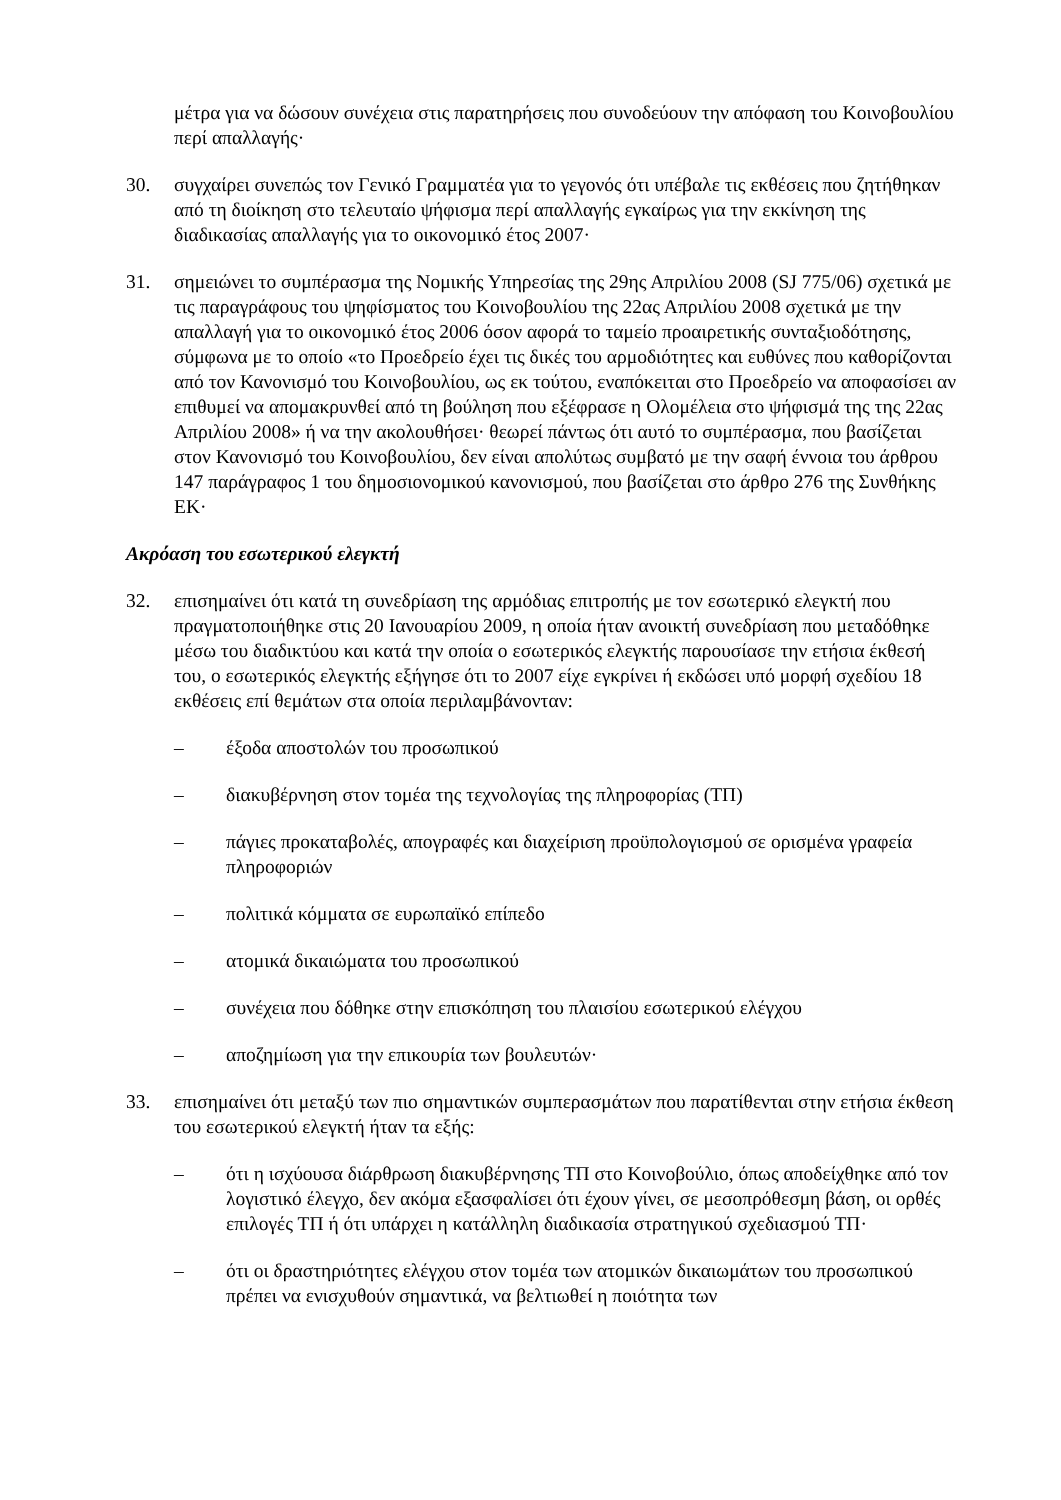μέτρα για να δώσουν συνέχεια στις παρατηρήσεις που συνοδεύουν την απόφαση του Κοινοβουλίου περί απαλλαγής·
30. συγχαίρει συνεπώς τον Γενικό Γραμματέα για το γεγονός ότι υπέβαλε τις εκθέσεις που ζητήθηκαν από τη διοίκηση στο τελευταίο ψήφισμα περί απαλλαγής εγκαίρως για την εκκίνηση της διαδικασίας απαλλαγής για το οικονομικό έτος 2007·
31. σημειώνει το συμπέρασμα της Νομικής Υπηρεσίας της 29ης Απριλίου 2008 (SJ 775/06) σχετικά με τις παραγράφους του ψηφίσματος του Κοινοβουλίου της 22ας Απριλίου 2008 σχετικά με την απαλλαγή για το οικονομικό έτος 2006 όσον αφορά το ταμείο προαιρετικής συνταξιοδότησης, σύμφωνα με το οποίο «το Προεδρείο έχει τις δικές του αρμοδιότητες και ευθύνες που καθορίζονται από τον Κανονισμό του Κοινοβουλίου, ως εκ τούτου, εναπόκειται στο Προεδρείο να αποφασίσει αν επιθυμεί να απομακρυνθεί από τη βούληση που εξέφρασε η Ολομέλεια στο ψήφισμά της της 22ας Απριλίου 2008» ή να την ακολουθήσει· θεωρεί πάντως ότι αυτό το συμπέρασμα, που βασίζεται στον Κανονισμό του Κοινοβουλίου, δεν είναι απολύτως συμβατό με την σαφή έννοια του άρθρου 147 παράγραφος 1 του δημοσιονομικού κανονισμού, που βασίζεται στο άρθρο 276 της Συνθήκης ΕΚ·
Ακρόαση του εσωτερικού ελεγκτή
32. επισημαίνει ότι κατά τη συνεδρίαση της αρμόδιας επιτροπής με τον εσωτερικό ελεγκτή που πραγματοποιήθηκε στις 20 Ιανουαρίου 2009, η οποία ήταν ανοικτή συνεδρίαση που μεταδόθηκε μέσω του διαδικτύου και κατά την οποία ο εσωτερικός ελεγκτής παρουσίασε την ετήσια έκθεσή του, ο εσωτερικός ελεγκτής εξήγησε ότι το 2007 είχε εγκρίνει ή εκδώσει υπό μορφή σχεδίου 18 εκθέσεις επί θεμάτων στα οποία περιλαμβάνονταν:
– έξοδα αποστολών του προσωπικού
– διακυβέρνηση στον τομέα της τεχνολογίας της πληροφορίας (ΤΠ)
– πάγιες προκαταβολές, απογραφές και διαχείριση προϋπολογισμού σε ορισμένα γραφεία πληροφοριών
– πολιτικά κόμματα σε ευρωπαϊκό επίπεδο
– ατομικά δικαιώματα του προσωπικού
– συνέχεια που δόθηκε στην επισκόπηση του πλαισίου εσωτερικού ελέγχου
– αποζημίωση για την επικουρία των βουλευτών·
33. επισημαίνει ότι μεταξύ των πιο σημαντικών συμπερασμάτων που παρατίθενται στην ετήσια έκθεση του εσωτερικού ελεγκτή ήταν τα εξής:
– ότι η ισχύουσα διάρθρωση διακυβέρνησης ΤΠ στο Κοινοβούλιο, όπως αποδείχθηκε από τον λογιστικό έλεγχο, δεν ακόμα εξασφαλίσει ότι έχουν γίνει, σε μεσοπρόθεσμη βάση, οι ορθές επιλογές ΤΠ ή ότι υπάρχει η κατάλληλη διαδικασία στρατηγικού σχεδιασμού ΤΠ·
– ότι οι δραστηριότητες ελέγχου στον τομέα των ατομικών δικαιωμάτων του προσωπικού πρέπει να ενισχυθούν σημαντικά, να βελτιωθεί η ποιότητα των